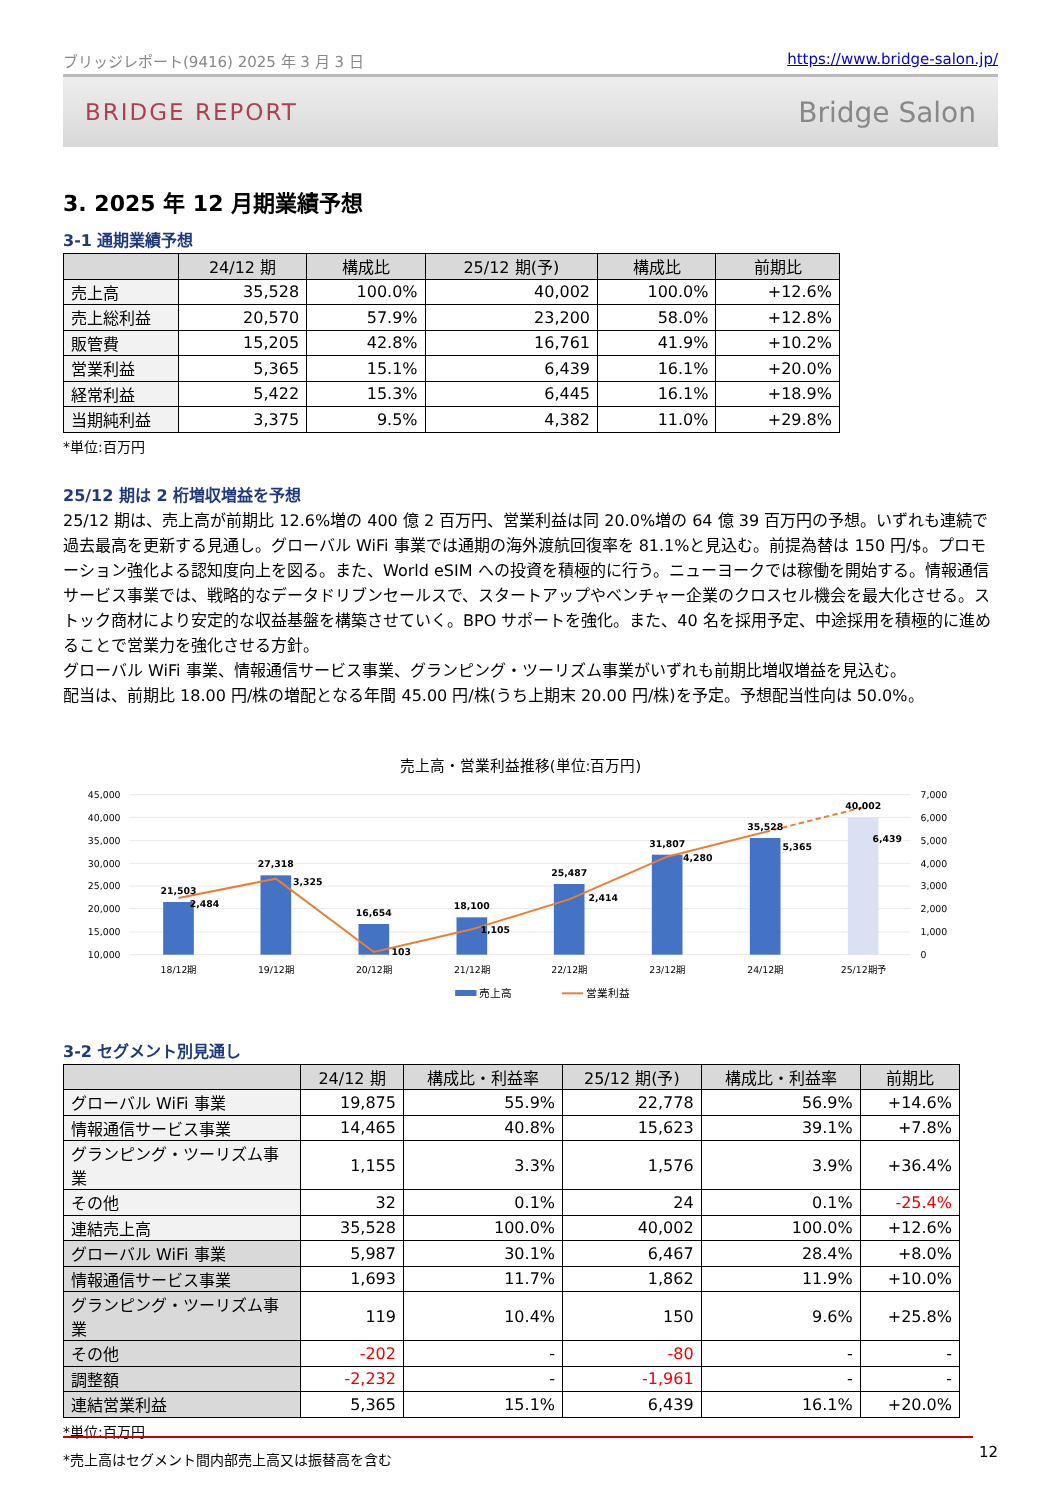ブリッジレポート(9416) 2025 年 3 月 3 日 https://www.bridge-salon.jp/
BRIDGE REPORT Bridge Salon
3. 2025 年 12 月期業績予想
3-1 通期業績予想
| | 24/12 期 | 構成比 | 25/12 期(予) | 構成比 | 前期比 |
| --- | --- | --- | --- | --- | --- |
| 売上高 | 35,528 | 100.0% | 40,002 | 100.0% | +12.6% |
| 売上総利益 | 20,570 | 57.9% | 23,200 | 58.0% | +12.8% |
| 販管費 | 15,205 | 42.8% | 16,761 | 41.9% | +10.2% |
| 営業利益 | 5,365 | 15.1% | 6,439 | 16.1% | +20.0% |
| 経常利益 | 5,422 | 15.3% | 6,445 | 16.1% | +18.9% |
| 当期純利益 | 3,375 | 9.5% | 4,382 | 11.0% | +29.8% |
*単位:百万円
25/12 期は 2 桁増収増益を予想
25/12 期は、売上高が前期比 12.6%増の 400 億 2 百万円、営業利益は同 20.0%増の 64 億 39 百万円の予想。いずれも連続で過去最高を更新する見通し。グローバル WiFi 事業では通期の海外渡航回復率を 81.1%と見込む。前提為替は 150 円/$。プロモーション強化よる認知度向上を図る。また、World eSIM への投資を積極的に行う。ニューヨークでは稼働を開始する。情報通信サービス事業では、戦略的なデータドリブンセールスで、スタートアップやベンチャー企業のクロスセル機会を最大化させる。ストック商材により安定的な収益基盤を構築させていく。BPO サポートを強化。また、40 名を採用予定、中途採用を積極的に進めることで営業力を強化させる方針。
グローバル WiFi 事業、情報通信サービス事業、グランピング・ツーリズム事業がいずれも前期比増収増益を見込む。
配当は、前期比 18.00 円/株の増配となる年間 45.00 円/株(うち上期末 20.00 円/株)を予定。予想配当性向は 50.0%。
売上高・営業利益推移(単位:百万円)
45,000
40,000
35,000
30,000
25,000
20,000
15,000
10,000
7,000
6,000
5,000
4,000
3,000
2,000
1,000
0
21,503
27,318
16,654
18,100
25,487
31,807
35,528
40,002
2,484
3,325
103
1,105
2,414
4,280
5,365
6,439
18/12期
19/12期
20/12期
21/12期
22/12期
23/12期
24/12期
25/12期予
売上高
営業利益
3-2 セグメント別見通し
| | 24/12 期 | 構成比・利益率 | 25/12 期(予) | 構成比・利益率 | 前期比 |
| --- | --- | --- | --- | --- | --- |
| グローバル WiFi 事業 | 19,875 | 55.9% | 22,778 | 56.9% | +14.6% |
| 情報通信サービス事業 | 14,465 | 40.8% | 15,623 | 39.1% | +7.8% |
| グランピング・ツーリズム事業 | 1,155 | 3.3% | 1,576 | 3.9% | +36.4% |
| その他 | 32 | 0.1% | 24 | 0.1% | -25.4% |
| 連結売上高 | 35,528 | 100.0% | 40,002 | 100.0% | +12.6% |
| グローバル WiFi 事業 | 5,987 | 30.1% | 6,467 | 28.4% | +8.0% |
| 情報通信サービス事業 | 1,693 | 11.7% | 1,862 | 11.9% | +10.0% |
| グランピング・ツーリズム事業 | 119 | 10.4% | 150 | 9.6% | +25.8% |
| その他 | -202 | - | -80 | - | - |
| 調整額 | -2,232 | - | -1,961 | - | - |
| 連結営業利益 | 5,365 | 15.1% | 6,439 | 16.1% | +20.0% |
*単位:百万円
*売上高はセグメント間内部売上高又は振替高を含む
12